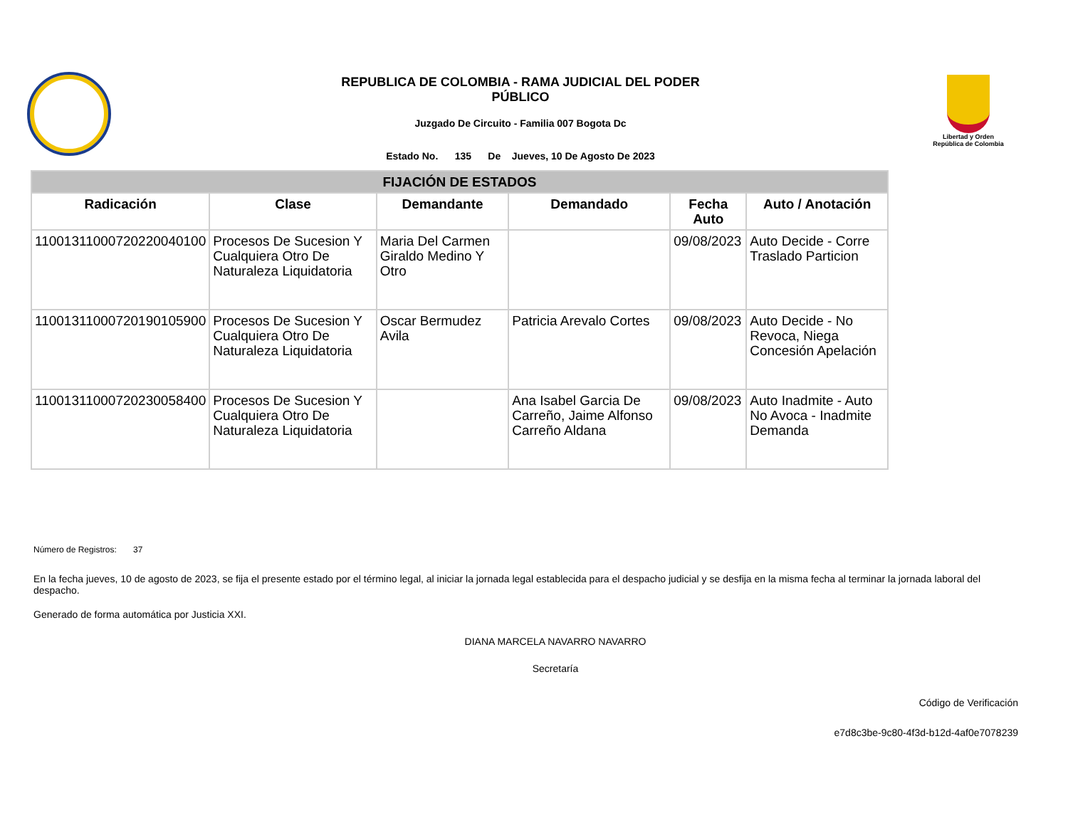REPUBLICA DE COLOMBIA - RAMA JUDICIAL DEL PODER
PÚBLICO
Juzgado De Circuito - Familia 007 Bogota Dc
Estado No. 135 De Jueves, 10 De Agosto De 2023
Libertad y Orden
República de Colombia
| FIJACIÓN DE ESTADOS | | | | | |
| --- | --- | --- | --- | --- | --- |
| Radicación | Clase | Demandante | Demandado | Fecha Auto | Auto / Anotación |
| 11001311000720220040100 | Procesos De Sucesion Y Cualquiera Otro De Naturaleza Liquidatoria | Maria Del Carmen Giraldo Medino Y Otro | | 09/08/2023 | Auto Decide - Corre Traslado Particion |
| 11001311000720190105900 | Procesos De Sucesion Y Cualquiera Otro De Naturaleza Liquidatoria | Oscar Bermudez Avila | Patricia Arevalo Cortes | 09/08/2023 | Auto Decide - No Revoca, Niega Concesión Apelación |
| 11001311000720230058400 | Procesos De Sucesion Y Cualquiera Otro De Naturaleza Liquidatoria | | Ana Isabel Garcia De Carreño, Jaime Alfonso Carreño Aldana | 09/08/2023 | Auto Inadmite - Auto No Avoca - Inadmite Demanda |
Número de Registros: 37
En la fecha jueves, 10 de agosto de 2023, se fija el presente estado por el término legal, al iniciar la jornada legal establecida para el despacho judicial y se desfija en la misma fecha al terminar la jornada laboral del despacho.
Generado de forma automática por Justicia XXI.
DIANA MARCELA NAVARRO NAVARRO
Secretaría
Código de Verificación
e7d8c3be-9c80-4f3d-b12d-4af0e7078239